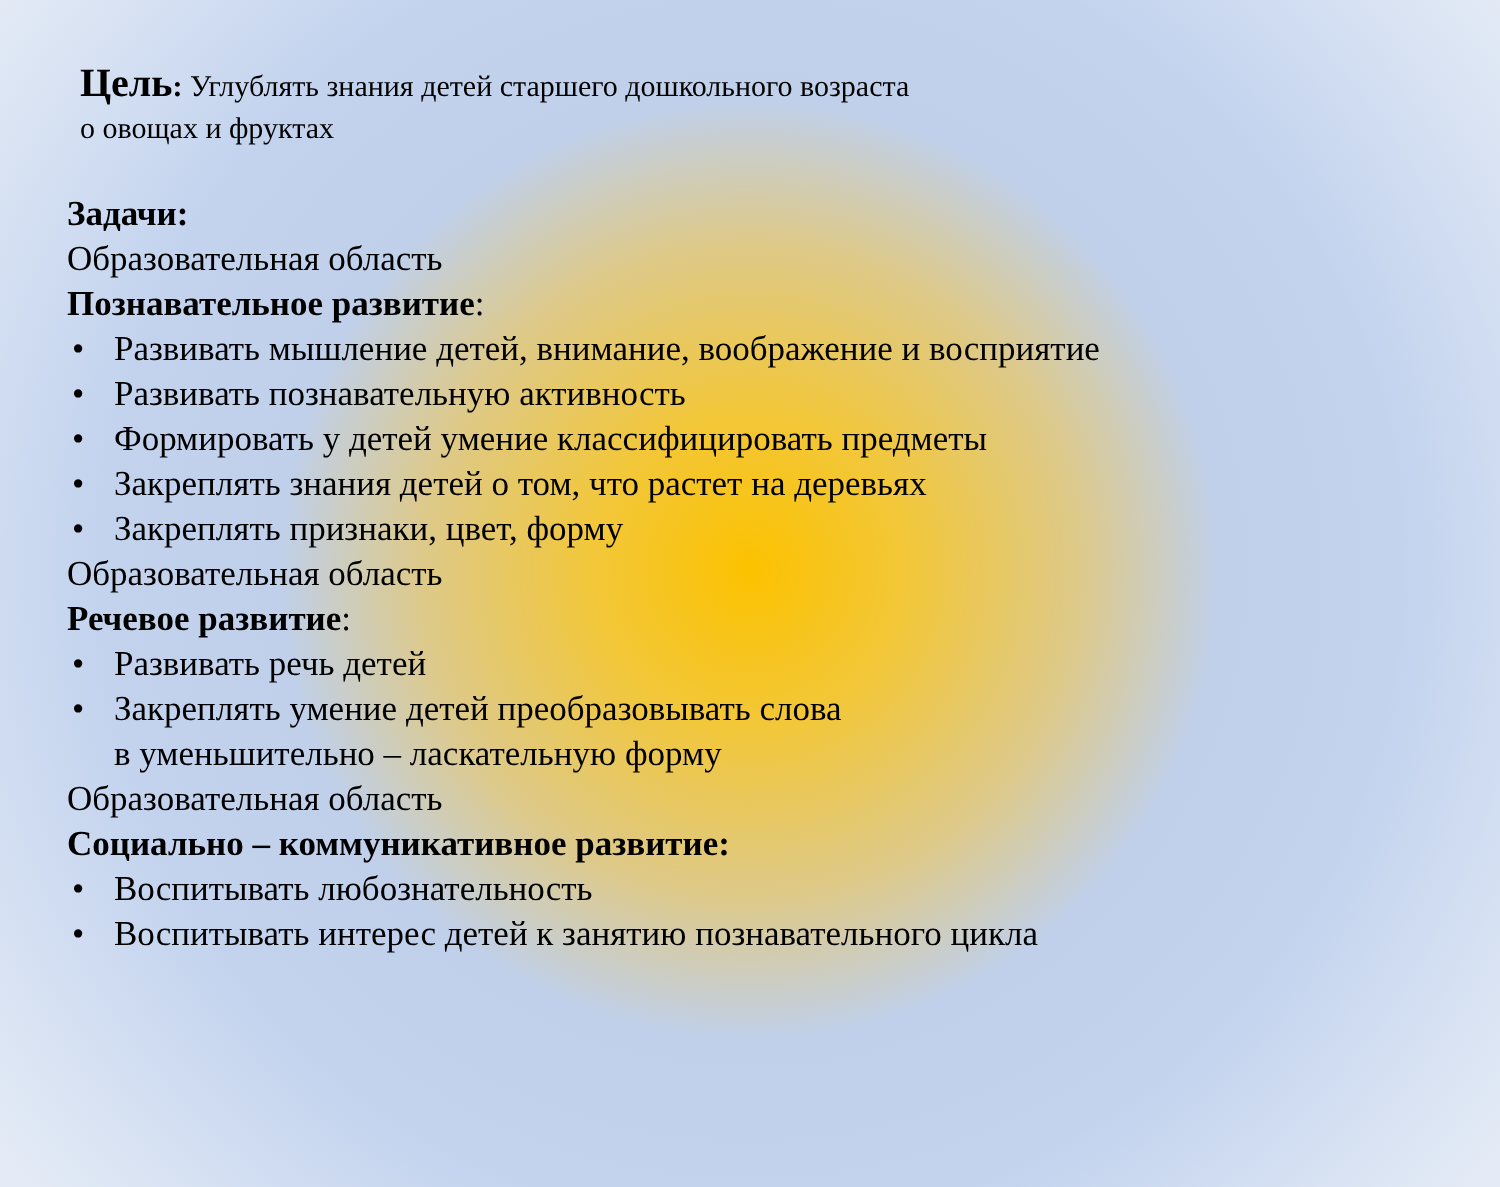Цель: Углублять знания детей старшего дошкольного возраста
о овощах и фруктах
Задачи:
Образовательная область
Познавательное развитие:
• Развивать мышление детей, внимание, воображение и восприятие
• Развивать познавательную активность
• Формировать у детей умение классифицировать предметы
• Закреплять знания детей о том, что растет на деревьях
• Закреплять признаки, цвет, форму
Образовательная область
Речевое развитие:
• Развивать речь детей
• Закреплять умение детей преобразовывать слова
в уменьшительно – ласкательную форму
Образовательная область
Социально – коммуникативное развитие:
• Воспитывать любознательность
• Воспитывать интерес детей к занятию познавательного цикла